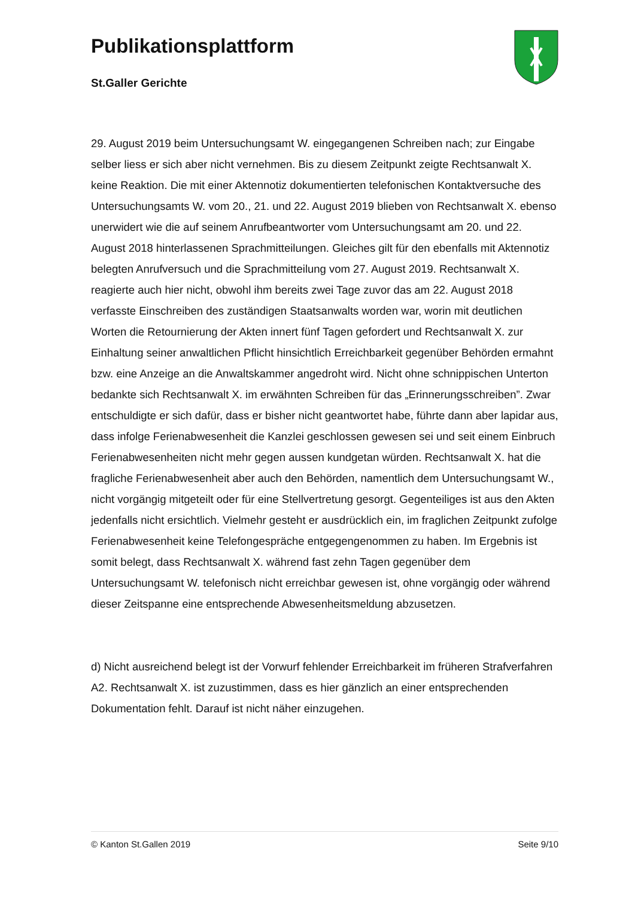Publikationsplattform
St.Galler Gerichte
29. August 2019 beim Untersuchungsamt W. eingegangenen Schreiben nach; zur Eingabe selber liess er sich aber nicht vernehmen. Bis zu diesem Zeitpunkt zeigte Rechtsanwalt X. keine Reaktion. Die mit einer Aktennotiz dokumentierten telefonischen Kontaktversuche des Untersuchungsamts W. vom 20., 21. und 22. August 2019 blieben von Rechtsanwalt X. ebenso unerwidert wie die auf seinem Anrufbeantworter vom Untersuchungsamt am 20. und 22. August 2018 hinterlassenen Sprachmitteilungen. Gleiches gilt für den ebenfalls mit Aktennotiz belegten Anrufversuch und die Sprachmitteilung vom 27. August 2019. Rechtsanwalt X. reagierte auch hier nicht, obwohl ihm bereits zwei Tage zuvor das am 22. August 2018 verfasste Einschreiben des zuständigen Staatsanwalts worden war, worin mit deutlichen Worten die Retournierung der Akten innert fünf Tagen gefordert und Rechtsanwalt X. zur Einhaltung seiner anwaltlichen Pflicht hinsichtlich Erreichbarkeit gegenüber Behörden ermahnt bzw. eine Anzeige an die Anwaltskammer angedroht wird. Nicht ohne schnippischen Unterton bedankte sich Rechtsanwalt X. im erwähnten Schreiben für das „Erinnerungsschreiben”. Zwar entschuldigte er sich dafür, dass er bisher nicht geantwortet habe, führte dann aber lapidar aus, dass infolge Ferienabwesenheit die Kanzlei geschlossen gewesen sei und seit einem Einbruch Ferienabwesenheiten nicht mehr gegen aussen kundgetan würden. Rechtsanwalt X. hat die fragliche Ferienabwesenheit aber auch den Behörden, namentlich dem Untersuchungsamt W., nicht vorgängig mitgeteilt oder für eine Stellvertretung gesorgt. Gegenteiliges ist aus den Akten jedenfalls nicht ersichtlich. Vielmehr gesteht er ausdrücklich ein, im fraglichen Zeitpunkt zufolge Ferienabwesenheit keine Telefongespräche entgegengenommen zu haben. Im Ergebnis ist somit belegt, dass Rechtsanwalt X. während fast zehn Tagen gegenüber dem Untersuchungsamt W. telefonisch nicht erreichbar gewesen ist, ohne vorgängig oder während dieser Zeitspanne eine entsprechende Abwesenheitsmeldung abzusetzen.
d) Nicht ausreichend belegt ist der Vorwurf fehlender Erreichbarkeit im früheren Strafverfahren A2. Rechtsanwalt X. ist zuzustimmen, dass es hier gänzlich an einer entsprechenden Dokumentation fehlt. Darauf ist nicht näher einzugehen.
© Kanton St.Gallen 2019 Seite 9/10